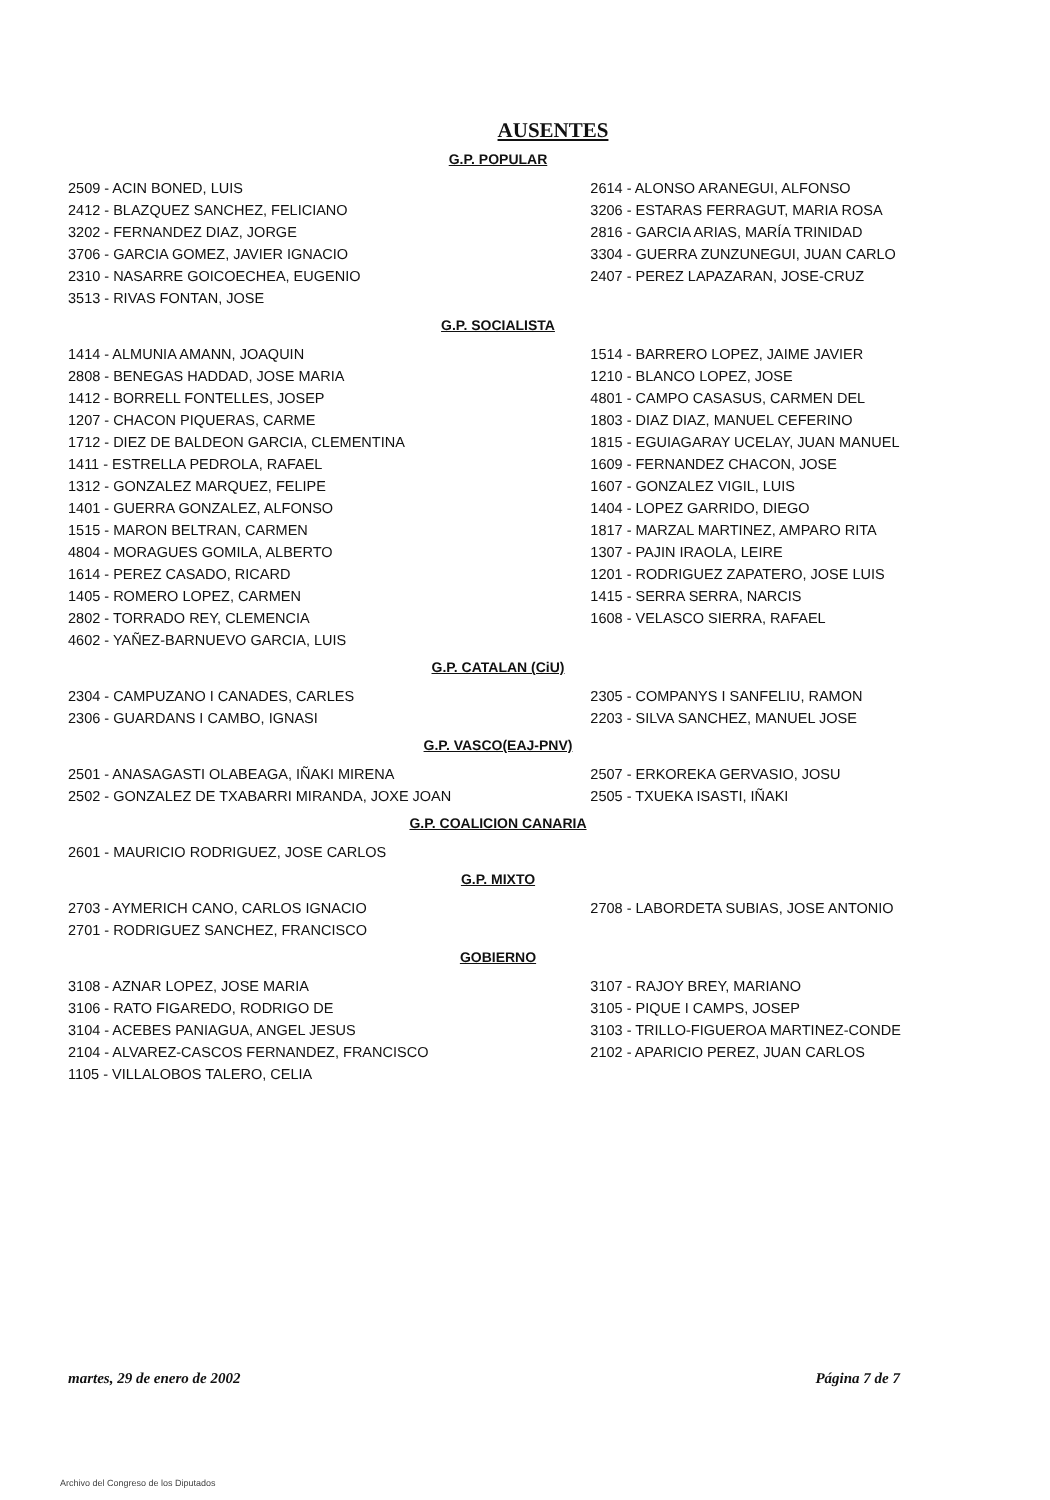AUSENTES
G.P. POPULAR
2509 - ACIN BONED, LUIS
2412 - BLAZQUEZ SANCHEZ, FELICIANO
3202 - FERNANDEZ DIAZ, JORGE
3706 - GARCIA GOMEZ, JAVIER IGNACIO
2310 - NASARRE GOICOECHEA, EUGENIO
3513 - RIVAS FONTAN, JOSE
2614 - ALONSO ARANEGUI, ALFONSO
3206 - ESTARAS FERRAGUT, MARIA ROSA
2816 - GARCIA ARIAS, MARÍA TRINIDAD
3304 - GUERRA ZUNZUNEGUI, JUAN CARLO
2407 - PEREZ LAPAZARAN, JOSE-CRUZ
G.P. SOCIALISTA
1414 - ALMUNIA AMANN, JOAQUIN
2808 - BENEGAS HADDAD, JOSE MARIA
1412 - BORRELL FONTELLES, JOSEP
1207 - CHACON PIQUERAS, CARME
1712 - DIEZ DE BALDEON GARCIA, CLEMENTINA
1411 - ESTRELLA PEDROLA, RAFAEL
1312 - GONZALEZ MARQUEZ, FELIPE
1401 - GUERRA GONZALEZ, ALFONSO
1515 - MARON BELTRAN, CARMEN
4804 - MORAGUES GOMILA, ALBERTO
1614 - PEREZ CASADO, RICARD
1405 - ROMERO LOPEZ, CARMEN
2802 - TORRADO REY, CLEMENCIA
4602 - YAÑEZ-BARNUEVO GARCIA, LUIS
1514 - BARRERO LOPEZ, JAIME JAVIER
1210 - BLANCO LOPEZ, JOSE
4801 - CAMPO CASASUS, CARMEN DEL
1803 - DIAZ DIAZ, MANUEL CEFERINO
1815 - EGUIAGARAY UCELAY, JUAN MANUEL
1609 - FERNANDEZ CHACON, JOSE
1607 - GONZALEZ VIGIL, LUIS
1404 - LOPEZ GARRIDO, DIEGO
1817 - MARZAL MARTINEZ, AMPARO RITA
1307 - PAJIN IRAOLA, LEIRE
1201 - RODRIGUEZ ZAPATERO, JOSE LUIS
1415 - SERRA SERRA, NARCIS
1608 - VELASCO SIERRA, RAFAEL
G.P. CATALAN (CiU)
2304 - CAMPUZANO I CANADES, CARLES
2306 - GUARDANS I CAMBO, IGNASI
2305 - COMPANYS I SANFELIU, RAMON
2203 - SILVA SANCHEZ, MANUEL JOSE
G.P. VASCO(EAJ-PNV)
2501 - ANASAGASTI OLABEAGA, IÑAKI MIRENA
2502 - GONZALEZ DE TXABARRI MIRANDA, JOXE JOAN
2507 - ERKOREKA GERVASIO, JOSU
2505 - TXUEKA ISASTI, IÑAKI
G.P. COALICION CANARIA
2601 - MAURICIO RODRIGUEZ, JOSE CARLOS
G.P. MIXTO
2703 - AYMERICH CANO, CARLOS IGNACIO
2701 - RODRIGUEZ SANCHEZ, FRANCISCO
2708 - LABORDETA SUBIAS, JOSE ANTONIO
GOBIERNO
3108 - AZNAR LOPEZ, JOSE MARIA
3106 - RATO FIGAREDO, RODRIGO DE
3104 - ACEBES PANIAGUA, ANGEL JESUS
2104 - ALVAREZ-CASCOS FERNANDEZ, FRANCISCO
1105 - VILLALOBOS TALERO, CELIA
3107 - RAJOY BREY, MARIANO
3105 - PIQUE I CAMPS, JOSEP
3103 - TRILLO-FIGUEROA MARTINEZ-CONDE
2102 - APARICIO PEREZ, JUAN CARLOS
martes, 29 de enero de 2002 Página 7 de 7
Archivo del Congreso de los Diputados